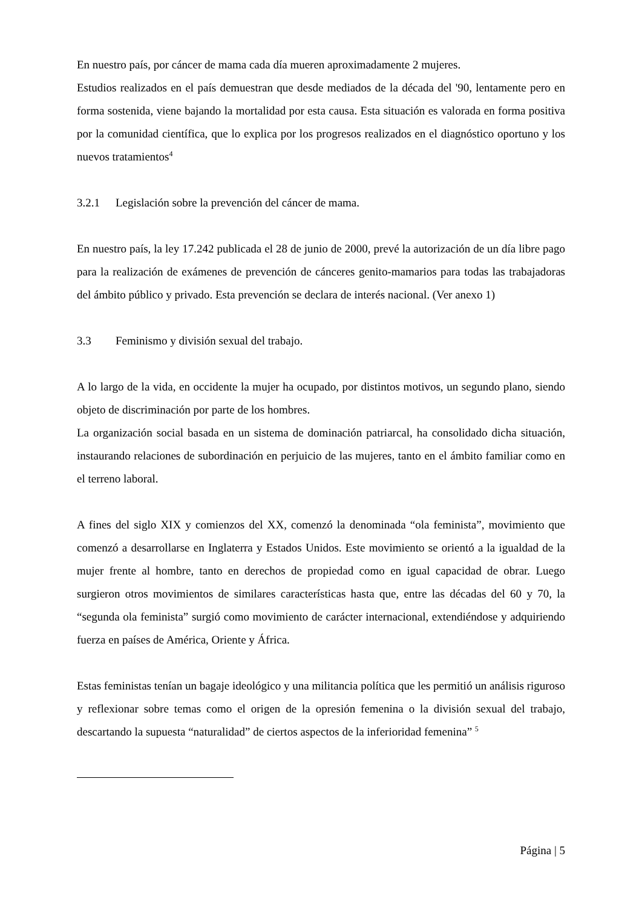En nuestro país, por cáncer de mama cada día mueren aproximadamente 2 mujeres.
Estudios realizados en el país demuestran que desde mediados de la década del '90, lentamente pero en forma sostenida, viene bajando la mortalidad por esta causa. Esta situación es valorada en forma positiva por la comunidad científica, que lo explica por los progresos realizados en el diagnóstico oportuno y los nuevos tratamientos<sup>4</sup>
3.2.1 Legislación sobre la prevención del cáncer de mama.
En nuestro país, la ley 17.242 publicada el 28 de junio de 2000, prevé la autorización de un día libre pago para la realización de exámenes de prevención de cánceres genito-mamarios para todas las trabajadoras del ámbito público y privado. Esta prevención se declara de interés nacional. (Ver anexo 1)
3.3 Feminismo y división sexual del trabajo.
A lo largo de la vida, en occidente la mujer ha ocupado, por distintos motivos, un segundo plano, siendo objeto de discriminación por parte de los hombres.
La organización social basada en un sistema de dominación patriarcal, ha consolidado dicha situación, instaurando relaciones de subordinación en perjuicio de las mujeres, tanto en el ámbito familiar como en el terreno laboral.
A fines del siglo XIX y comienzos del XX, comenzó la denominada “ola feminista”, movimiento que comenzó a desarrollarse en Inglaterra y Estados Unidos. Este movimiento se orientó a la igualdad de la mujer frente al hombre, tanto en derechos de propiedad como en igual capacidad de obrar. Luego surgieron otros movimientos de similares características hasta que, entre las décadas del 60 y 70, la “segunda ola feminista” surgió como movimiento de carácter internacional, extendiéndose y adquiriendo fuerza en países de América, Oriente y África.
Estas feministas tenían un bagaje ideológico y una militancia política que les permitió un análisis riguroso y reflexionar sobre temas como el origen de la opresión femenina o la división sexual del trabajo, descartando la supuesta “naturalidad” de ciertos aspectos de la inferioridad femenina” <sup>5</sup>
Página | 5